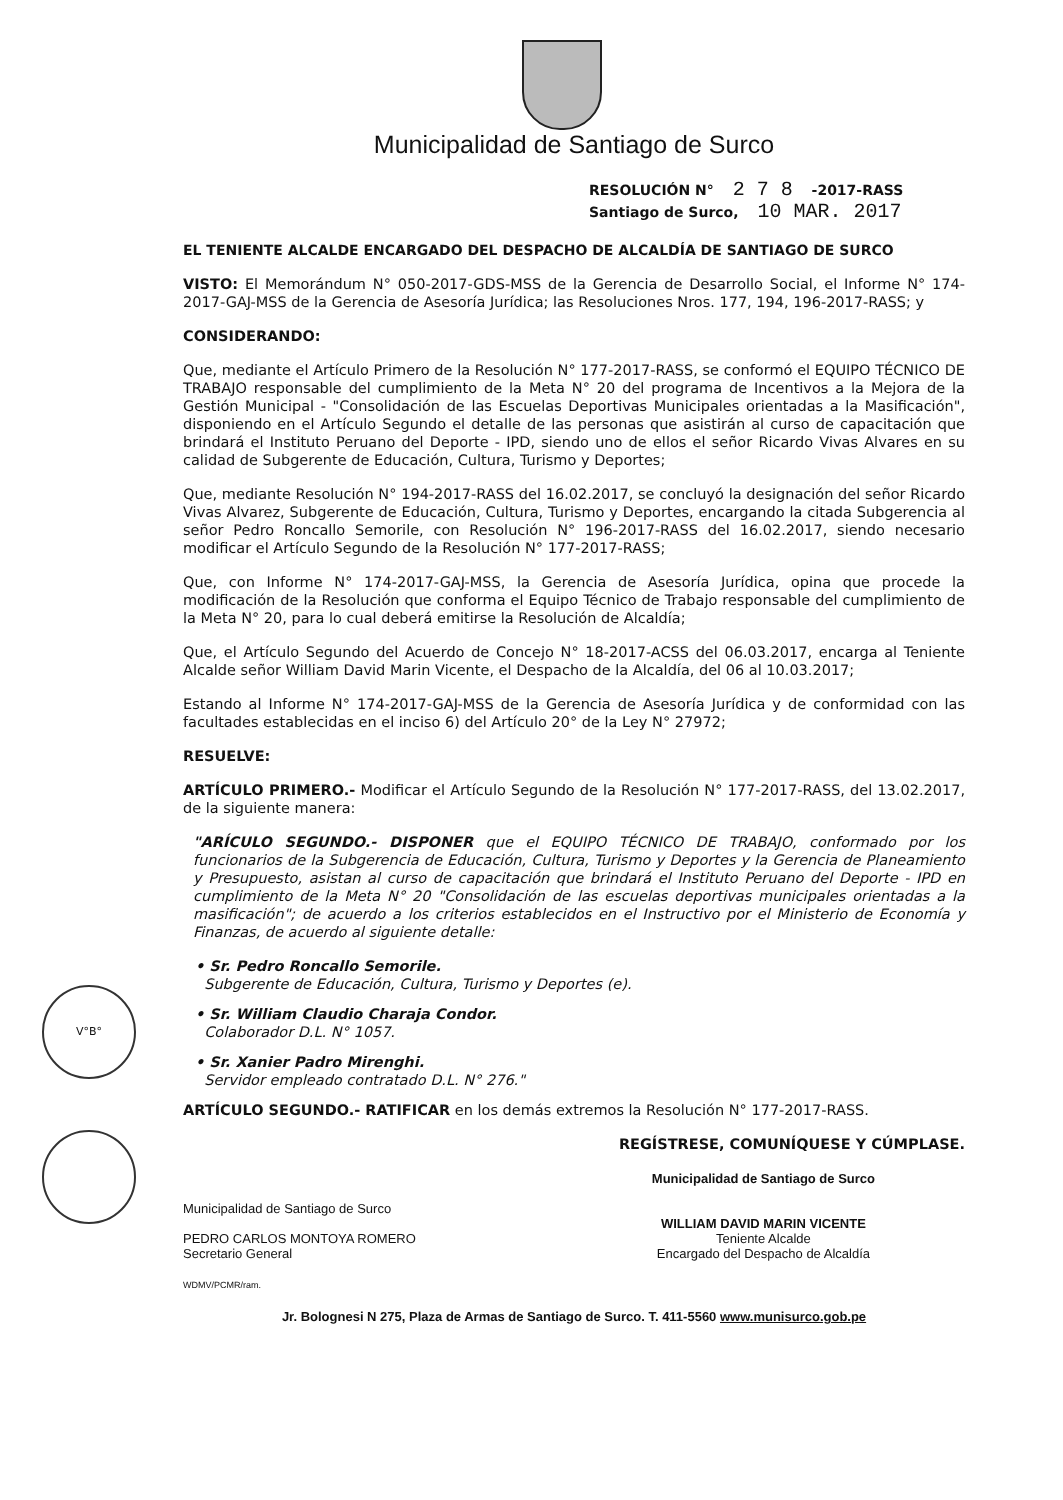V°B°
Municipalidad de Santiago de Surco
RESOLUCIÓN N° 2 7 8 -2017-RASS
Santiago de Surco, 10 MAR. 2017
EL TENIENTE ALCALDE ENCARGADO DEL DESPACHO DE ALCALDÍA DE SANTIAGO DE SURCO
VISTO: El Memorándum N° 050-2017-GDS-MSS de la Gerencia de Desarrollo Social, el Informe N° 174-2017-GAJ-MSS de la Gerencia de Asesoría Jurídica; las Resoluciones Nros. 177, 194, 196-2017-RASS; y
CONSIDERANDO:
Que, mediante el Artículo Primero de la Resolución N° 177-2017-RASS, se conformó el EQUIPO TÉCNICO DE TRABAJO responsable del cumplimiento de la Meta N° 20 del programa de Incentivos a la Mejora de la Gestión Municipal - "Consolidación de las Escuelas Deportivas Municipales orientadas a la Masificación", disponiendo en el Artículo Segundo el detalle de las personas que asistirán al curso de capacitación que brindará el Instituto Peruano del Deporte - IPD, siendo uno de ellos el señor Ricardo Vivas Alvares en su calidad de Subgerente de Educación, Cultura, Turismo y Deportes;
Que, mediante Resolución N° 194-2017-RASS del 16.02.2017, se concluyó la designación del señor Ricardo Vivas Alvarez, Subgerente de Educación, Cultura, Turismo y Deportes, encargando la citada Subgerencia al señor Pedro Roncallo Semorile, con Resolución N° 196-2017-RASS del 16.02.2017, siendo necesario modificar el Artículo Segundo de la Resolución N° 177-2017-RASS;
Que, con Informe N° 174-2017-GAJ-MSS, la Gerencia de Asesoría Jurídica, opina que procede la modificación de la Resolución que conforma el Equipo Técnico de Trabajo responsable del cumplimiento de la Meta N° 20, para lo cual deberá emitirse la Resolución de Alcaldía;
Que, el Artículo Segundo del Acuerdo de Concejo N° 18-2017-ACSS del 06.03.2017, encarga al Teniente Alcalde señor William David Marin Vicente, el Despacho de la Alcaldía, del 06 al 10.03.2017;
Estando al Informe N° 174-2017-GAJ-MSS de la Gerencia de Asesoría Jurídica y de conformidad con las facultades establecidas en el inciso 6) del Artículo 20° de la Ley N° 27972;
RESUELVE:
ARTÍCULO PRIMERO.- Modificar el Artículo Segundo de la Resolución N° 177-2017-RASS, del 13.02.2017, de la siguiente manera:
"ARÍCULO SEGUNDO.- DISPONER que el EQUIPO TÉCNICO DE TRABAJO, conformado por los funcionarios de la Subgerencia de Educación, Cultura, Turismo y Deportes y la Gerencia de Planeamiento y Presupuesto, asistan al curso de capacitación que brindará el Instituto Peruano del Deporte - IPD en cumplimiento de la Meta N° 20 "Consolidación de las escuelas deportivas municipales orientadas a la masificación"; de acuerdo a los criterios establecidos en el Instructivo por el Ministerio de Economía y Finanzas, de acuerdo al siguiente detalle:
• Sr. Pedro Roncallo Semorile.
Subgerente de Educación, Cultura, Turismo y Deportes (e).
• Sr. William Claudio Charaja Condor.
Colaborador D.L. N° 1057.
• Sr. Xanier Padro Mirenghi.
Servidor empleado contratado D.L. N° 276."
ARTÍCULO SEGUNDO.- RATIFICAR en los demás extremos la Resolución N° 177-2017-RASS.
REGÍSTRESE, COMUNÍQUESE Y CÚMPLASE.
Municipalidad de Santiago de Surco
PEDRO CARLOS MONTOYA ROMERO
Secretario General
WDMV/PCMR/ram.
Municipalidad de Santiago de Surco
WILLIAM DAVID MARIN VICENTE
Teniente Alcalde
Encargado del Despacho de Alcaldía
Jr. Bolognesi N 275, Plaza de Armas de Santiago de Surco. T. 411-5560 www.munisurco.gob.pe